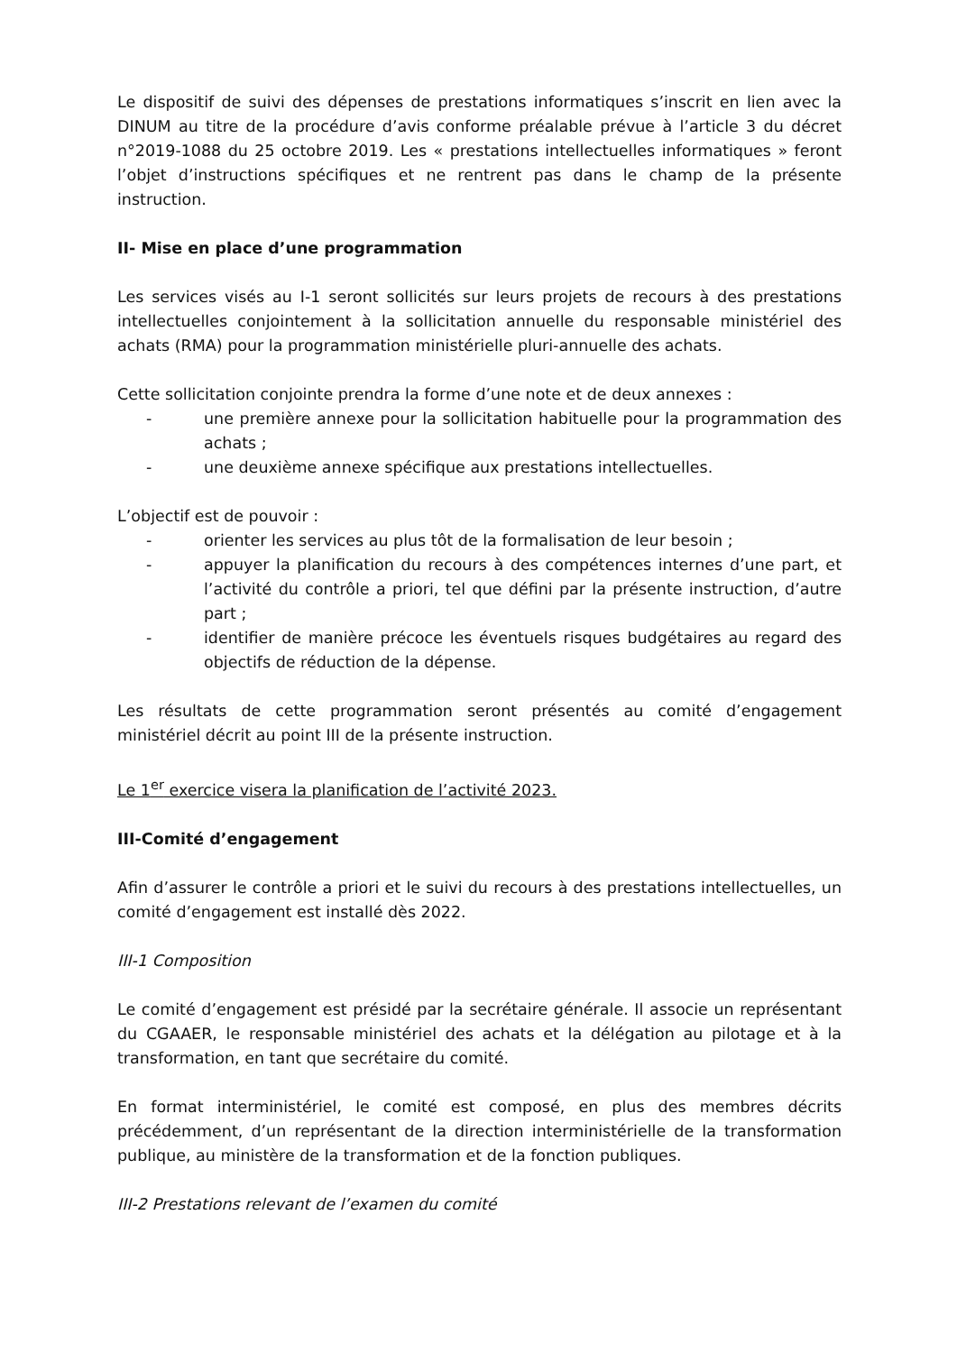Le dispositif de suivi des dépenses de prestations informatiques s’inscrit en lien avec la DINUM au titre de la procédure d’avis conforme préalable prévue à l’article 3 du décret n°2019-1088 du 25 octobre 2019. Les « prestations intellectuelles informatiques » feront l’objet d’instructions spécifiques et ne rentrent pas dans le champ de la présente instruction.
II- Mise en place d’une programmation
Les services visés au I-1 seront sollicités sur leurs projets de recours à des prestations intellectuelles conjointement à la sollicitation annuelle du responsable ministériel des achats (RMA) pour la programmation ministérielle pluri-annuelle des achats.
Cette sollicitation conjointe prendra la forme d’une note et de deux annexes :
- une première annexe pour la sollicitation habituelle pour la programmation des achats ;
- une deuxième annexe spécifique aux prestations intellectuelles.
L’objectif est de pouvoir :
- orienter les services au plus tôt de la formalisation de leur besoin ;
- appuyer la planification du recours à des compétences internes d’une part, et l’activité du contrôle a priori, tel que défini par la présente instruction, d’autre part ;
- identifier de manière précoce les éventuels risques budgétaires au regard des objectifs de réduction de la dépense.
Les résultats de cette programmation seront présentés au comité d’engagement ministériel décrit au point III de la présente instruction.
Le 1<sup>er</sup> exercice visera la planification de l’activité 2023.
III-Comité d’engagement
Afin d’assurer le contrôle a priori et le suivi du recours à des prestations intellectuelles, un comité d’engagement est installé dès 2022.
III-1 Composition
Le comité d’engagement est présidé par la secrétaire générale. Il associe un représentant du CGAAER, le responsable ministériel des achats et la délégation au pilotage et à la transformation, en tant que secrétaire du comité.
En format interministériel, le comité est composé, en plus des membres décrits précédemment, d’un représentant de la direction interministérielle de la transformation publique, au ministère de la transformation et de la fonction publiques.
III-2 Prestations relevant de l’examen du comité